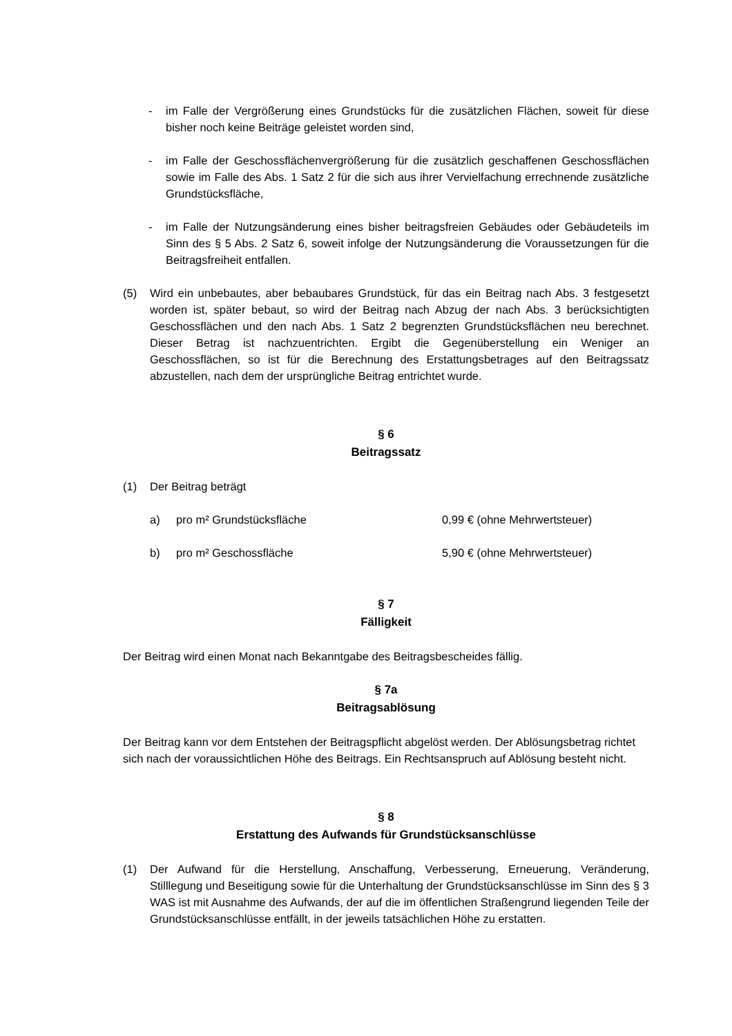- im Falle der Vergrößerung eines Grundstücks für die zusätzlichen Flächen, soweit für diese bisher noch keine Beiträge geleistet worden sind,
- im Falle der Geschossflächenvergrößerung für die zusätzlich geschaffenen Geschossflächen sowie im Falle des Abs. 1 Satz 2 für die sich aus ihrer Vervielfachung errechnende zusätzliche Grundstücksfläche,
- im Falle der Nutzungsänderung eines bisher beitragsfreien Gebäudes oder Gebäudeteils im Sinn des § 5 Abs. 2 Satz 6, soweit infolge der Nutzungsänderung die Voraussetzungen für die Beitragsfreiheit entfallen.
(5) Wird ein unbebautes, aber bebaubares Grundstück, für das ein Beitrag nach Abs. 3 festgesetzt worden ist, später bebaut, so wird der Beitrag nach Abzug der nach Abs. 3 berücksichtigten Geschossflächen und den nach Abs. 1 Satz 2 begrenzten Grundstücksflächen neu berechnet. Dieser Betrag ist nachzuentrichten. Ergibt die Gegenüberstellung ein Weniger an Geschossflächen, so ist für die Berechnung des Erstattungsbetrages auf den Beitragssatz abzustellen, nach dem der ursprüngliche Beitrag entrichtet wurde.
§ 6
Beitragssatz
(1) Der Beitrag beträgt
a) pro m² Grundstücksfläche 0,99 € (ohne Mehrwertsteuer)
b) pro m² Geschossfläche 5,90 € (ohne Mehrwertsteuer)
§ 7
Fälligkeit
Der Beitrag wird einen Monat nach Bekanntgabe des Beitragsbescheides fällig.
§ 7a
Beitragsablösung
Der Beitrag kann vor dem Entstehen der Beitragspflicht abgelöst werden. Der Ablösungsbetrag richtet sich nach der voraussichtlichen Höhe des Beitrags. Ein Rechtsanspruch auf Ablösung besteht nicht.
§ 8
Erstattung des Aufwands für Grundstücksanschlüsse
(1) Der Aufwand für die Herstellung, Anschaffung, Verbesserung, Erneuerung, Veränderung, Stilllegung und Beseitigung sowie für die Unterhaltung der Grundstücksanschlüsse im Sinn des § 3 WAS ist mit Ausnahme des Aufwands, der auf die im öffentlichen Straßengrund liegenden Teile der Grundstücksanschlüsse entfällt, in der jeweils tatsächlichen Höhe zu erstatten.